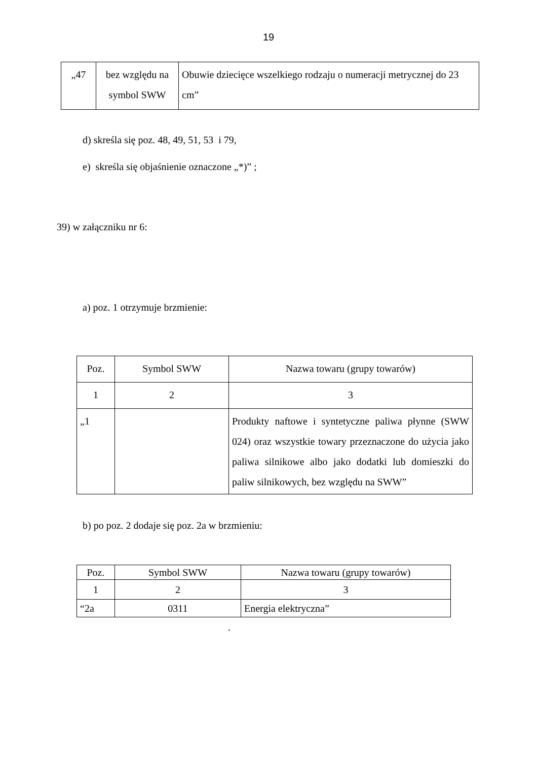19
| „47 | bez względu na symbol SWW | Obuwie dziecięce wszelkiego rodzaju o numeracji metrycznej do 23 cm” |
d) skreśla się poz. 48, 49, 51, 53 i 79,
e) skreśla się objaśnienie oznaczone „*)” ;
39) w załączniku nr 6:
a) poz. 1 otrzymuje brzmienie:
| Poz. | Symbol SWW | Nazwa towaru (grupy towarów) |
| 1 | 2 | 3 |
| „1 | | Produkty naftowe i syntetyczne paliwa płynne (SWW 024) oraz wszystkie towary przeznaczone do użycia jako paliwa silnikowe albo jako dodatki lub domieszki do paliw silnikowych, bez względu na SWW” |
b) po poz. 2 dodaje się poz. 2a w brzmieniu:
| Poz. | Symbol SWW | Nazwa towaru (grupy towarów) |
| 1 | 2 | 3 |
| “2a | 0311 | Energia elektryczna” |
.